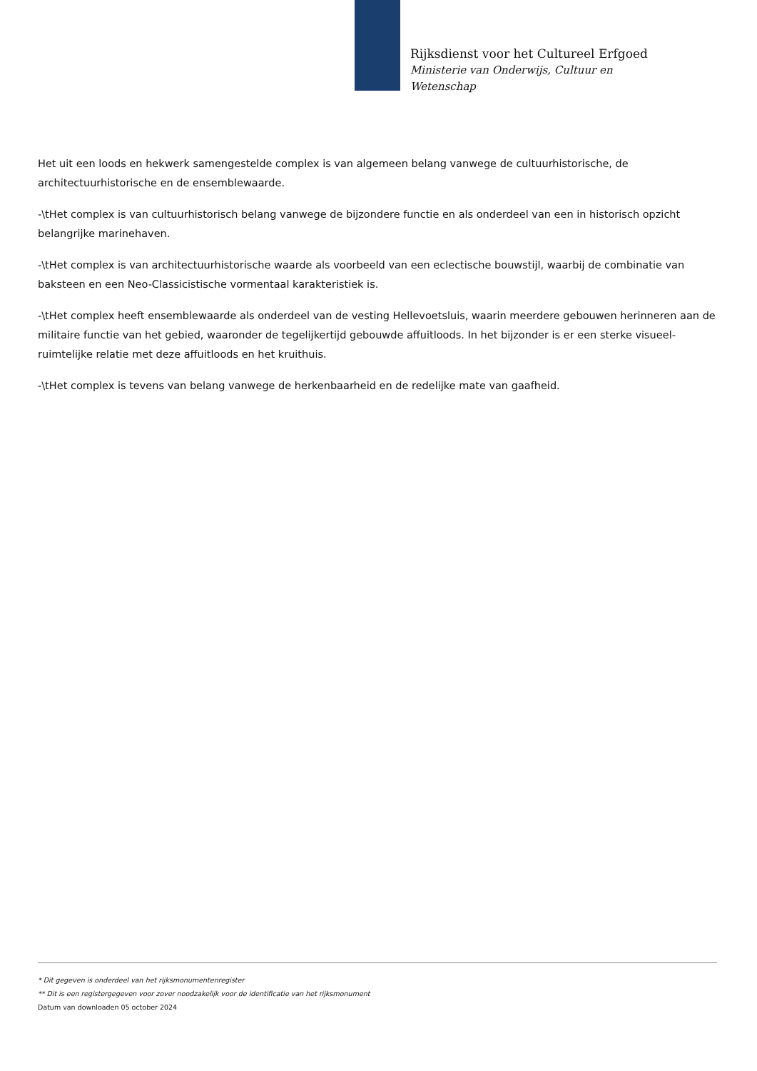Rijksdienst voor het Cultureel Erfgoed
Ministerie van Onderwijs, Cultuur en
Wetenschap
Het uit een loods en hekwerk samengestelde complex is van algemeen belang vanwege de cultuurhistorische, de architectuurhistorische en de ensemblewaarde.
-\tHet complex is van cultuurhistorisch belang vanwege de bijzondere functie en als onderdeel van een in historisch opzicht belangrijke marinehaven.
-\tHet complex is van architectuurhistorische waarde als voorbeeld van een eclectische bouwstijl, waarbij de combinatie van baksteen en een Neo-Classicistische vormentaal karakteristiek is.
-\tHet complex heeft ensemblewaarde als onderdeel van de vesting Hellevoetsluis, waarin meerdere gebouwen herinneren aan de militaire functie van het gebied, waaronder de tegelijkertijd gebouwde affuitloods. In het bijzonder is er een sterke visueel-ruimtelijke relatie met deze affuitloods en het kruithuis.
-\tHet complex is tevens van belang vanwege de herkenbaarheid en de redelijke mate van gaafheid.
* Dit gegeven is onderdeel van het rijksmonumentenregister
** Dit is een registergegeven voor zover noodzakelijk voor de identificatie van het rijksmonument
Datum van downloaden 05 october 2024